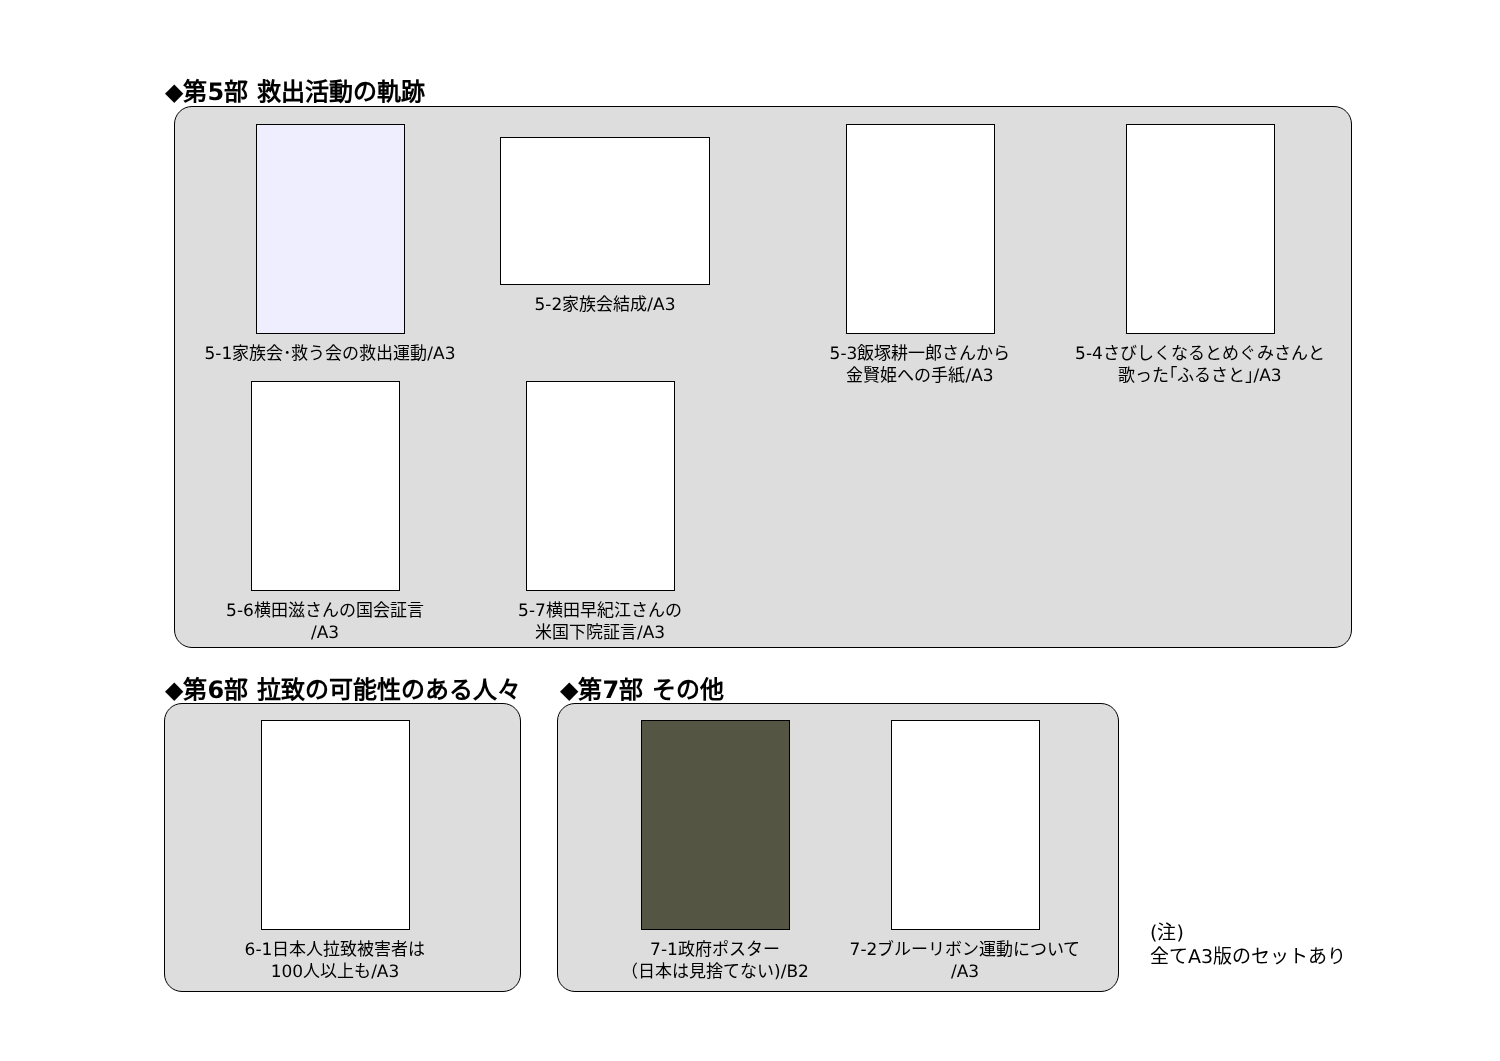◆第5部 救出活動の軌跡
5-1家族会･救う会の救出運動/A3
5-2家族会結成/A3
5-3飯塚耕一郎さんから
金賢姫への手紙/A3
5-4さびしくなるとめぐみさんと
歌った｢ふるさと｣/A3
5-6横田滋さんの国会証言
/A3
5-7横田早紀江さんの
米国下院証言/A3
◆第6部 拉致の可能性のある人々 ◆第7部 その他
6-1日本人拉致被害者は
100人以上も/A3
7-1政府ポスター
（日本は見捨てない)/B2
7-2ブルーリボン運動について
/A3
(注)
全てA3版のセットあり